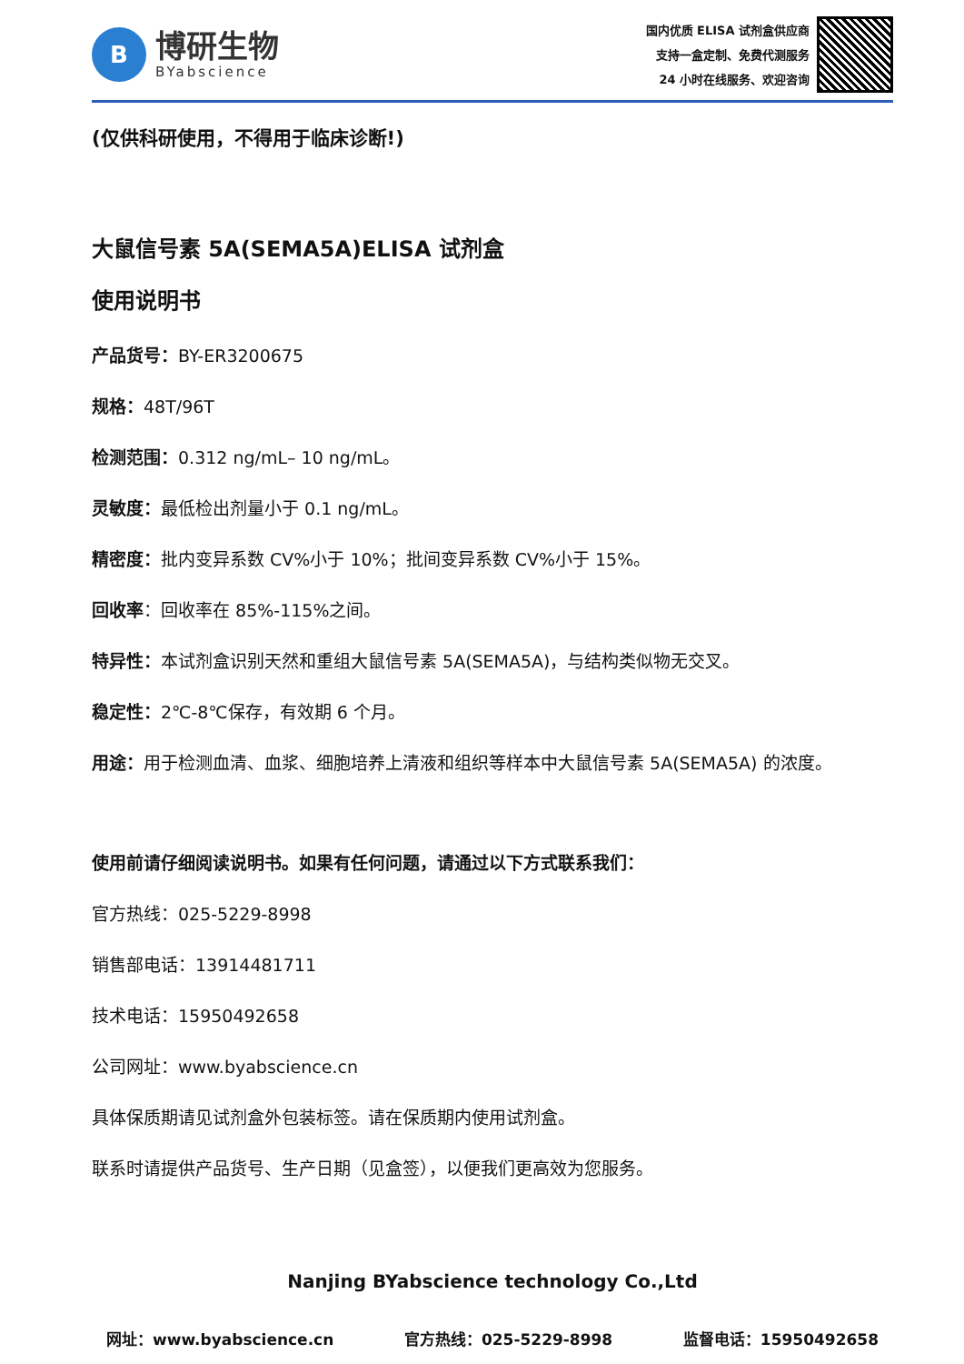B
博研生物
BYabscience
国内优质 ELISA 试剂盒供应商
支持一盒定制、免费代测服务
24 小时在线服务、欢迎咨询
(仅供科研使用，不得用于临床诊断!)
大鼠信号素 5A(SEMA5A)ELISA 试剂盒
使用说明书
产品货号：BY-ER3200675
规格：48T/96T
检测范围：0.312 ng/mL– 10 ng/mL。
灵敏度：最低检出剂量小于 0.1 ng/mL。
精密度：批内变异系数 CV%小于 10%；批间变异系数 CV%小于 15%。
回收率：回收率在 85%-115%之间。
特异性：本试剂盒识别天然和重组大鼠信号素 5A(SEMA5A)，与结构类似物无交叉。
稳定性：2℃-8℃保存，有效期 6 个月。
用途：用于检测血清、血浆、细胞培养上清液和组织等样本中大鼠信号素 5A(SEMA5A) 的浓度。
使用前请仔细阅读说明书。如果有任何问题，请通过以下方式联系我们：
官方热线：025-5229-8998
销售部电话：13914481711
技术电话：15950492658
公司网址：www.byabscience.cn
具体保质期请见试剂盒外包装标签。请在保质期内使用试剂盒。
联系时请提供产品货号、生产日期（见盒签），以便我们更高效为您服务。
Nanjing BYabscience technology Co.,Ltd
网址：www.byabscience.cn 官方热线：025-5229-8998 监督电话：15950492658